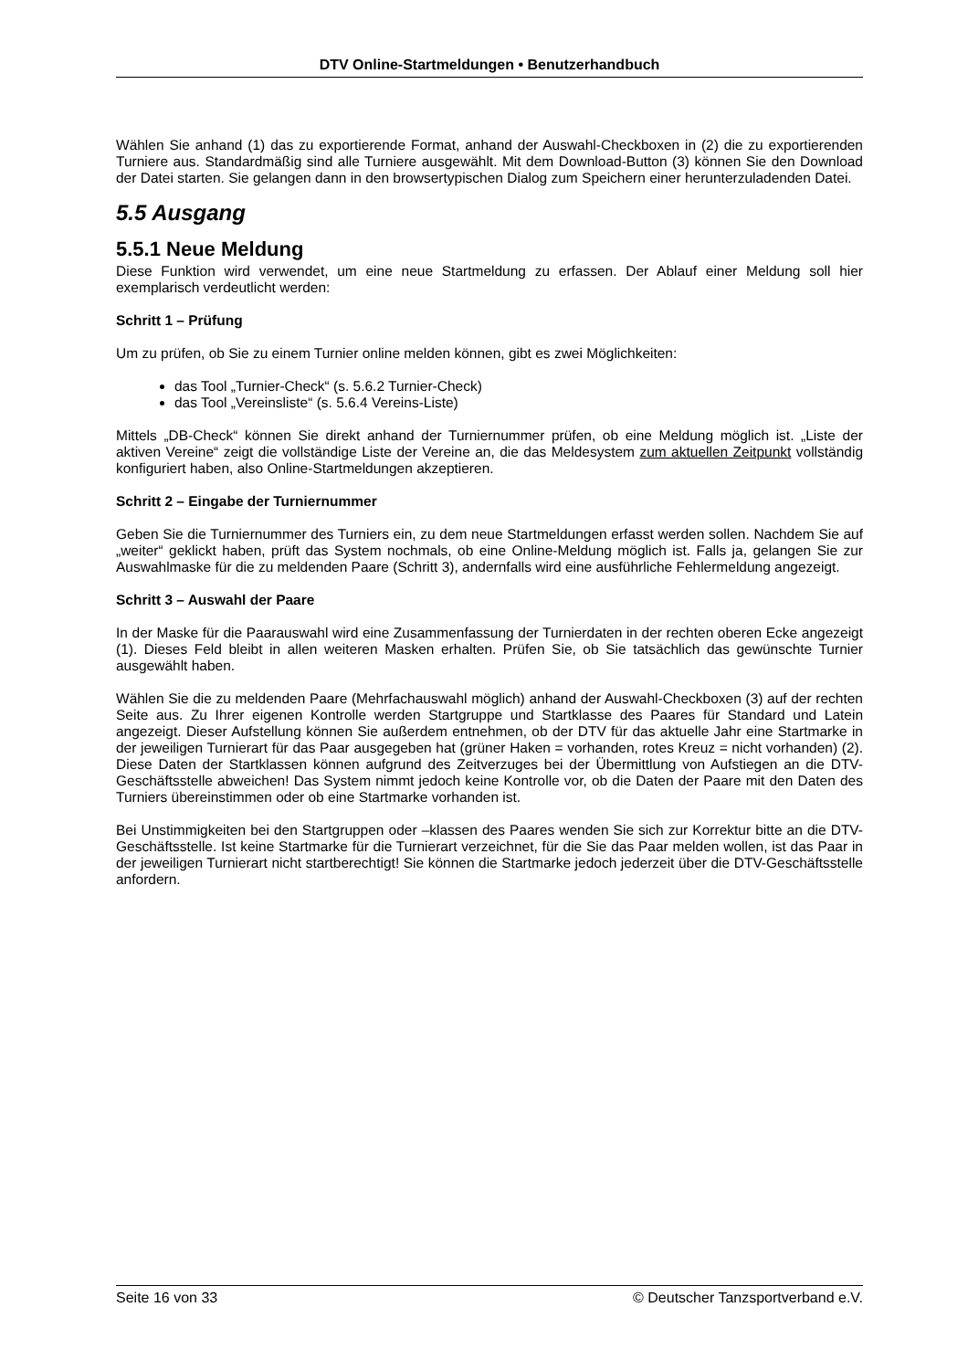DTV Online-Startmeldungen • Benutzerhandbuch
Wählen Sie anhand (1) das zu exportierende Format, anhand der Auswahl-Checkboxen in (2) die zu exportierenden Turniere aus. Standardmäßig sind alle Turniere ausgewählt. Mit dem Download-Button (3) können Sie den Download der Datei starten. Sie gelangen dann in den browsertypischen Dialog zum Speichern einer herunterzuladenden Datei.
5.5 Ausgang
5.5.1 Neue Meldung
Diese Funktion wird verwendet, um eine neue Startmeldung zu erfassen. Der Ablauf einer Meldung soll hier exemplarisch verdeutlicht werden:
Schritt 1 – Prüfung
Um zu prüfen, ob Sie zu einem Turnier online melden können, gibt es zwei Möglichkeiten:
das Tool „Turnier-Check“ (s. 5.6.2 Turnier-Check)
das Tool „Vereinsliste“ (s. 5.6.4 Vereins-Liste)
Mittels „DB-Check“ können Sie direkt anhand der Turniernummer prüfen, ob eine Meldung möglich ist. „Liste der aktiven Vereine“ zeigt die vollständige Liste der Vereine an, die das Meldesystem zum aktuellen Zeitpunkt vollständig konfiguriert haben, also Online-Startmeldungen akzeptieren.
Schritt 2 – Eingabe der Turniernummer
Geben Sie die Turniernummer des Turniers ein, zu dem neue Startmeldungen erfasst werden sollen. Nachdem Sie auf „weiter“ geklickt haben, prüft das System nochmals, ob eine Online-Meldung möglich ist. Falls ja, gelangen Sie zur Auswahlmaske für die zu meldenden Paare (Schritt 3), andernfalls wird eine ausführliche Fehlermeldung angezeigt.
Schritt 3 – Auswahl der Paare
In der Maske für die Paarauswahl wird eine Zusammenfassung der Turnierdaten in der rechten oberen Ecke angezeigt (1). Dieses Feld bleibt in allen weiteren Masken erhalten. Prüfen Sie, ob Sie tatsächlich das gewünschte Turnier ausgewählt haben.
Wählen Sie die zu meldenden Paare (Mehrfachauswahl möglich) anhand der Auswahl-Checkboxen (3) auf der rechten Seite aus. Zu Ihrer eigenen Kontrolle werden Startgruppe und Startklasse des Paares für Standard und Latein angezeigt. Dieser Aufstellung können Sie außerdem entnehmen, ob der DTV für das aktuelle Jahr eine Startmarke in der jeweiligen Turnierart für das Paar ausgegeben hat (grüner Haken = vorhanden, rotes Kreuz = nicht vorhanden) (2). Diese Daten der Startklassen können aufgrund des Zeitverzuges bei der Übermittlung von Aufstiegen an die DTV-Geschäftsstelle abweichen! Das System nimmt jedoch keine Kontrolle vor, ob die Daten der Paare mit den Daten des Turniers übereinstimmen oder ob eine Startmarke vorhanden ist.
Bei Unstimmigkeiten bei den Startgruppen oder –klassen des Paares wenden Sie sich zur Korrektur bitte an die DTV-Geschäftsstelle. Ist keine Startmarke für die Turnierart verzeichnet, für die Sie das Paar melden wollen, ist das Paar in der jeweiligen Turnierart nicht startberechtigt! Sie können die Startmarke jedoch jederzeit über die DTV-Geschäftsstelle anfordern.
Seite 16 von 33 © Deutscher Tanzsportverband e.V.